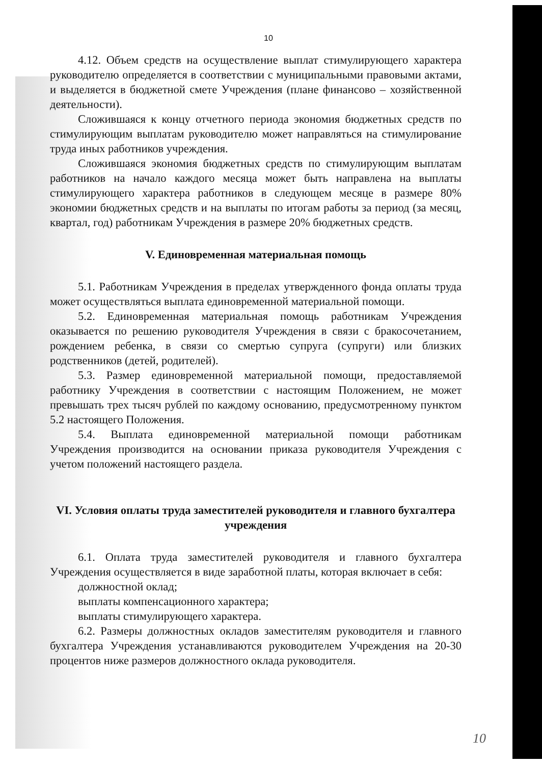10
4.12. Объем средств на осуществление выплат стимулирующего характера руководителю определяется в соответствии с муниципальными правовыми актами, и выделяется в бюджетной смете Учреждения (плане финансово – хозяйственной деятельности).
Сложившаяся к концу отчетного периода экономия бюджетных средств по стимулирующим выплатам руководителю может направляться на стимулирование труда иных работников учреждения.
Сложившаяся экономия бюджетных средств по стимулирующим выплатам работников на начало каждого месяца может быть направлена на выплаты стимулирующего характера работников в следующем месяце в размере 80% экономии бюджетных средств и на выплаты по итогам работы за период (за месяц, квартал, год) работникам Учреждения в размере 20% бюджетных средств.
V. Единовременная материальная помощь
5.1. Работникам Учреждения в пределах утвержденного фонда оплаты труда может осуществляться выплата единовременной материальной помощи.
5.2. Единовременная материальная помощь работникам Учреждения оказывается по решению руководителя Учреждения в связи с бракосочетанием, рождением ребенка, в связи со смертью супруга (супруги) или близких родственников (детей, родителей).
5.3. Размер единовременной материальной помощи, предоставляемой работнику Учреждения в соответствии с настоящим Положением, не может превышать трех тысяч рублей по каждому основанию, предусмотренному пунктом 5.2 настоящего Положения.
5.4. Выплата единовременной материальной помощи работникам Учреждения производится на основании приказа руководителя Учреждения с учетом положений настоящего раздела.
VI. Условия оплаты труда заместителей руководителя и главного бухгалтера учреждения
6.1. Оплата труда заместителей руководителя и главного бухгалтера Учреждения осуществляется в виде заработной платы, которая включает в себя:
должностной оклад;
выплаты компенсационного характера;
выплаты стимулирующего характера.
6.2. Размеры должностных окладов заместителям руководителя и главного бухгалтера Учреждения устанавливаются руководителем Учреждения на 20-30 процентов ниже размеров должностного оклада руководителя.
10